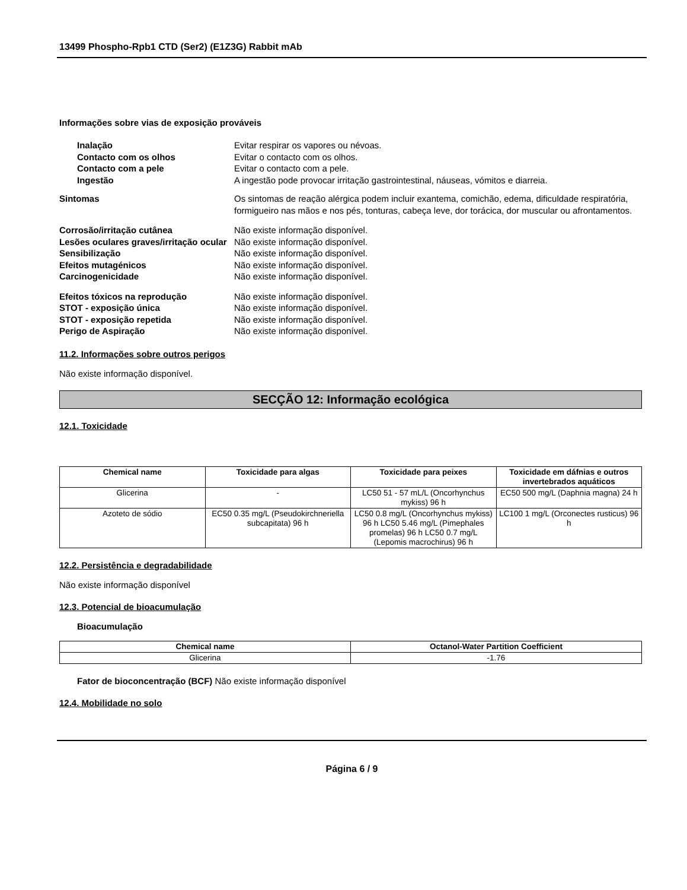13499 Phospho-Rpb1 CTD (Ser2) (E1Z3G) Rabbit mAb
Informações sobre vias de exposição prováveis
Inalação Evitar respirar os vapores ou névoas.
Contacto com os olhos Evitar o contacto com os olhos.
Contacto com a pele Evitar o contacto com a pele.
Ingestão A ingestão pode provocar irritação gastrointestinal, náuseas, vómitos e diarreia.
Sintomas Os sintomas de reação alérgica podem incluir exantema, comichão, edema, dificuldade respiratória, formigueiro nas mãos e nos pés, tonturas, cabeça leve, dor torácica, dor muscular ou afrontamentos.
Corrosão/irritação cutânea Não existe informação disponível.
Lesões oculares graves/irritação ocular
Não existe informação disponível.
Sensibilização Não existe informação disponível.
Efeitos mutagénicos Não existe informação disponível.
Carcinogenicidade Não existe informação disponível.
Efeitos tóxicos na reprodução Não existe informação disponível.
STOT - exposição única Não existe informação disponível.
STOT - exposição repetida Não existe informação disponível.
Perigo de Aspiração Não existe informação disponível.
11.2. Informações sobre outros perigos
Não existe informação disponível.
SECÇÃO 12: Informação ecológica
12.1. Toxicidade
| Chemical name | Toxicidade para algas | Toxicidade para peixes | Toxicidade em dáfnias e outros invertebrados aquáticos |
| --- | --- | --- | --- |
| Glicerina | - | LC50 51 - 57 mL/L (Oncorhynchus mykiss) 96 h | EC50 500 mg/L (Daphnia magna) 24 h |
| Azoteto de sódio | EC50 0.35 mg/L (Pseudokirchneriella subcapitata) 96 h | LC50 0.8 mg/L (Oncorhynchus mykiss) 96 h LC50 5.46 mg/L (Pimephales promelas) 96 h LC50 0.7 mg/L (Lepomis macrochirus) 96 h | LC100 1 mg/L (Orconectes rusticus) 96 h |
12.2. Persistência e degradabilidade
Não existe informação disponível
12.3. Potencial de bioacumulação
Bioacumulação
| Chemical name | Octanol-Water Partition Coefficient |
| --- | --- |
| Glicerina | -1.76 |
Fator de bioconcentração (BCF) Não existe informação disponível
12.4. Mobilidade no solo
Página 6 / 9